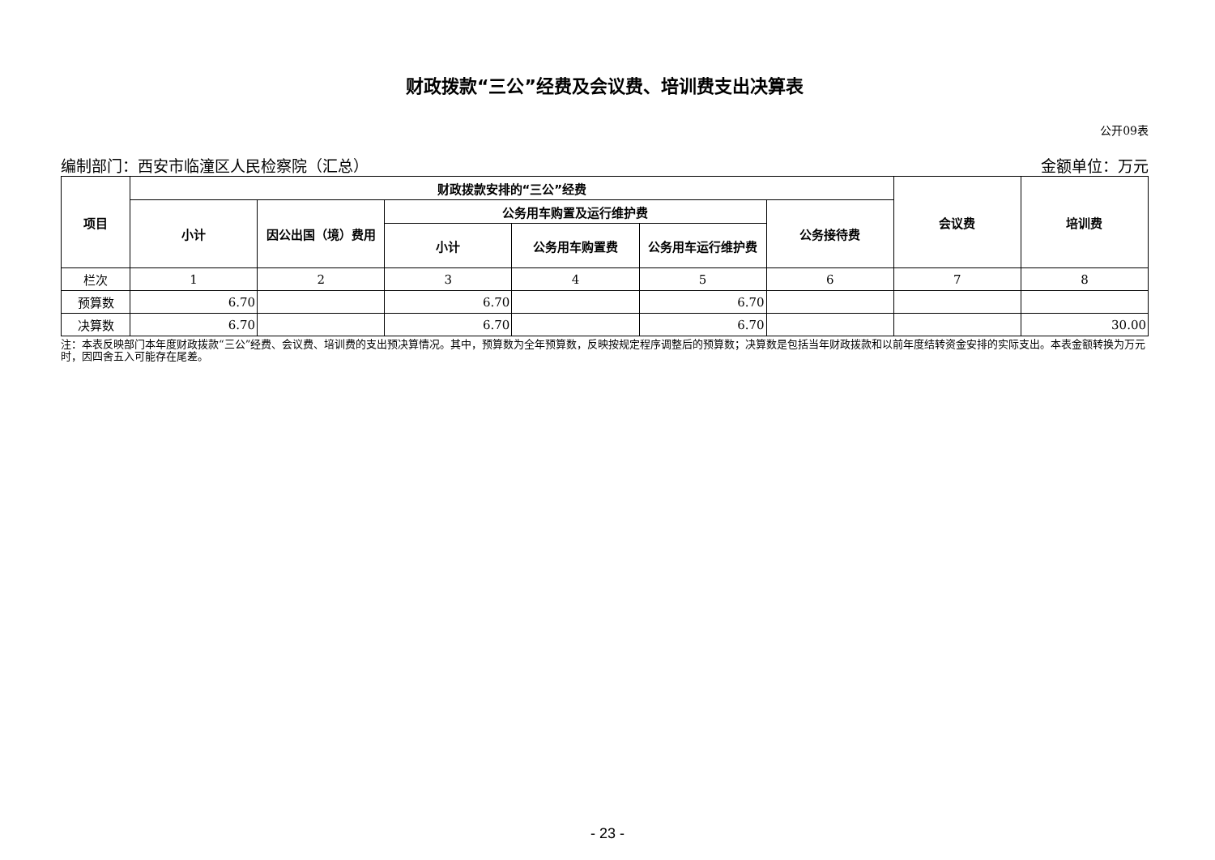财政拨款“三公”经费及会议费、培训费支出决算表
公开09表
编制部门：西安市临潼区人民检察院（汇总） 金额单位：万元
| 项目 | 财政拨款安排的“三公”经费 | | | | | | 会议费 | 培训费 |
| --- | --- | --- | --- | --- | --- | --- | --- | --- |
| | 小计 | 因公出国（境）费用 | 公务用车购置及运行维护费 | | | 公务接待费 | | |
| | | | 小计 | 公务用车购置费 | 公务用车运行维护费 | | | |
| 栏次 | 1 | 2 | 3 | 4 | 5 | 6 | 7 | 8 |
| 预算数 | 6.70 | | 6.70 | | 6.70 | | | |
| 决算数 | 6.70 | | 6.70 | | 6.70 | | | 30.00 |
注：本表反映部门本年度财政拨款“三公”经费、会议费、培训费的支出预决算情况。其中，预算数为全年预算数，反映按规定程序调整后的预算数；决算数是包括当年财政拨款和以前年度结转资金安排的实际支出。本表金额转换为万元时，因四舍五入可能存在尾差。
- 23 -